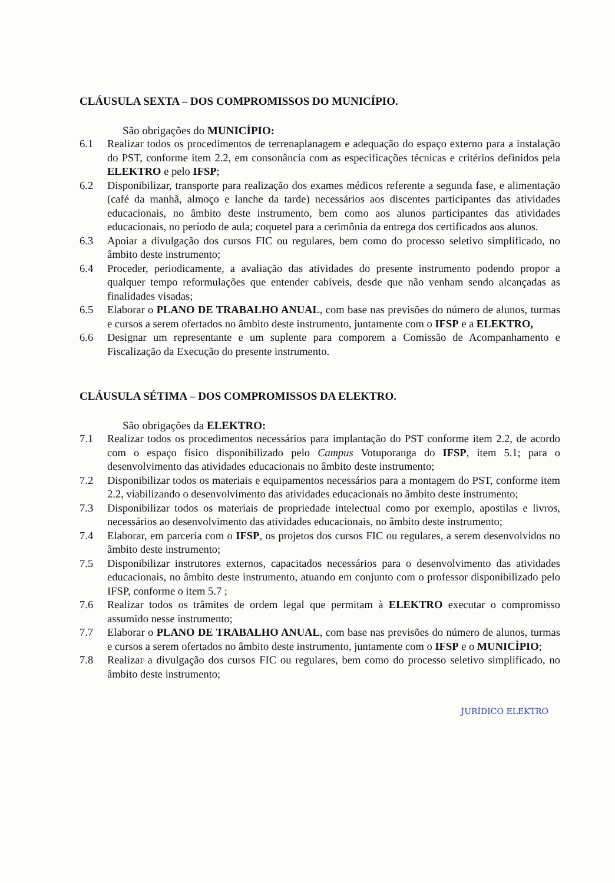CLÁUSULA SEXTA – DOS COMPROMISSOS DO MUNICÍPIO.
São obrigações do MUNICÍPIO:
6.1 Realizar todos os procedimentos de terrenaplanagem e adequação do espaço externo para a instalação do PST, conforme item 2.2, em consonância com as especificações técnicas e critérios definidos pela ELEKTRO e pelo IFSP;
6.2 Disponibilizar, transporte para realização dos exames médicos referente a segunda fase, e alimentação (café da manhã, almoço e lanche da tarde) necessários aos discentes participantes das atividades educacionais, no âmbito deste instrumento, bem como aos alunos participantes das atividades educacionais, no período de aula; coquetel para a cerimônia da entrega dos certificados aos alunos.
6.3 Apoiar a divulgação dos cursos FIC ou regulares, bem como do processo seletivo simplificado, no âmbito deste instrumento;
6.4 Proceder, periodicamente, a avaliação das atividades do presente instrumento podendo propor a qualquer tempo reformulações que entender cabíveis, desde que não venham sendo alcançadas as finalidades visadas;
6.5 Elaborar o PLANO DE TRABALHO ANUAL, com base nas previsões do número de alunos, turmas e cursos a serem ofertados no âmbito deste instrumento, juntamente com o IFSP e a ELEKTRO,
6.6 Designar um representante e um suplente para comporem a Comissão de Acompanhamento e Fiscalização da Execução do presente instrumento.
CLÁUSULA SÉTIMA – DOS COMPROMISSOS DA ELEKTRO.
São obrigações da ELEKTRO:
7.1 Realizar todos os procedimentos necessários para implantação do PST conforme item 2.2, de acordo com o espaço físico disponibilizado pelo Campus Votuporanga do IFSP, item 5.1; para o desenvolvimento das atividades educacionais no âmbito deste instrumento;
7.2 Disponibilizar todos os materiais e equipamentos necessários para a montagem do PST, conforme item 2.2, viabilizando o desenvolvimento das atividades educacionais no âmbito deste instrumento;
7.3 Disponibilizar todos os materiais de propriedade intelectual como por exemplo, apostilas e livros, necessários ao desenvolvimento das atividades educacionais, no âmbito deste instrumento;
7.4 Elaborar, em parceria com o IFSP, os projetos dos cursos FIC ou regulares, a serem desenvolvidos no âmbito deste instrumento;
7.5 Disponibilizar instrutores externos, capacitados necessários para o desenvolvimento das atividades educacionais, no âmbito deste instrumento, atuando em conjunto com o professor disponibilizado pelo IFSP, conforme o item 5.7 ;
7.6 Realizar todos os trâmites de ordem legal que permitam à ELEKTRO executar o compromisso assumido nesse instrumento;
7.7 Elaborar o PLANO DE TRABALHO ANUAL, com base nas previsões do número de alunos, turmas e cursos a serem ofertados no âmbito deste instrumento, juntamente com o IFSP e o MUNICÌPIO;
7.8 Realizar a divulgação dos cursos FIC ou regulares, bem como do processo seletivo simplificado, no âmbito deste instrumento;
JURÍDICO ELEKTRO